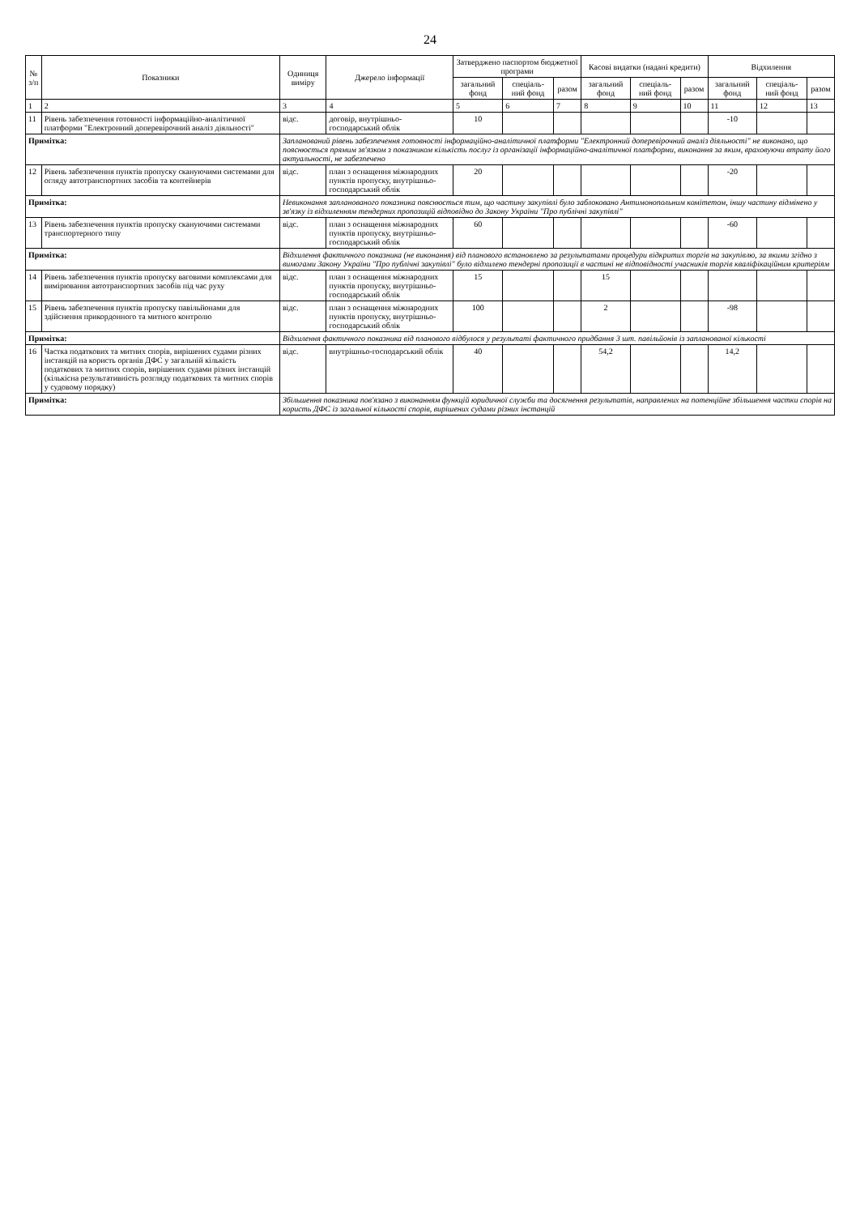24
| № з/п | Показники | Одиниця виміру | Джерело інформації | Затверджено паспортом бюджетної програми | | | Касові видатки (надані кредити) | | | Відхилення | | |
| --- | --- | --- | --- | --- | --- | --- | --- | --- | --- | --- | --- | --- |
| | | | | загальний фонд | спеціаль-ний фонд | разом | загальний фонд | спеціаль-ний фонд | разом | загальний фонд | спеціаль-ний фонд | разом |
| 1 | 2 | 3 | 4 | 5 | 6 | 7 | 8 | 9 | 10 | 11 | 12 | 13 |
| 11 | Рівень забезпечення готовності інформаційно-аналітичної платформи "Електронний доперевірочний аналіз діяльності" | відс. | договір, внутрішньо-господарський облік | 10 | | | | | | -10 | | |
| Примітка: | | Запланований рівень забезпечення готовності інформаційно-аналітичної платформи "Електронний доперевірочний аналіз діяльності" не виконано, що пояснюється прямим зв'язком з показником кількість послуг із організації інформаційно-аналітичної платформи, виконання за яким, враховуючи втрату його актуальності, не забезпечено | | | | | | | | | | |
| 12 | Рівень забезпечення пунктів пропуску скануючими системами для огляду автотранспортних засобів та контейнерів | відс. | план з оснащення міжнародних пунктів пропуску, внутрішньо-господарський облік | 20 | | | | | | -20 | | |
| Примітка: | | Невиконання запланованого показника пояснюється тим, що частину закупівлі було заблоковано Антимонопольним комітетом, іншу частину відмінено у зв'язку із відхиленням тендерних пропозицій відповідно до Закону України "Про публічні закупівлі" | | | | | | | | | | |
| 13 | Рівень забезпечення пунктів пропуску скануючими системами транспортерного типу | відс. | план з оснащення міжнародних пунктів пропуску, внутрішньо-господарський облік | 60 | | | | | | -60 | | |
| Примітка: | | Відхилення фактичного показника (не виконання) від планового встановлено за результатами процедури відкритих торгів на закупівлю, за якими згідно з вимогами Закону України "Про публічні закупівлі" було відхилено тендерні пропозиції в частині не відповідності учасників торгів кваліфікаційним критеріям | | | | | | | | | | |
| 14 | Рівень забезпечення пунктів пропуску ваговими комплексами для вимірювання автотранспортних засобів під час руху | відс. | план з оснащення міжнародних пунктів пропуску, внутрішньо-господарський облік | 15 | | | 15 | | | | | |
| 15 | Рівень забезпечення пунктів пропуску павільйонами для здійснення прикордонного та митного контролю | відс. | план з оснащення міжнародних пунктів пропуску, внутрішньо-господарський облік | 100 | | | 2 | | | -98 | | |
| Примітка: | | Відхилення фактичного показника від планового відбулося у результаті фактичного придбання 3 шт. павільйонів із запланованої кількості | | | | | | | | | | |
| 16 | Частка податкових та митних спорів, вирішених судами різних інстанцій на користь органів ДФС у загальній кількість податкових та митних спорів, вирішених судами різних інстанцій (кількісна результативність розгляду податкових та митних спорів у судовому порядку) | відс. | внутрішньо-господарський облік | 40 | | | 54,2 | | | 14,2 | | |
| Примітка: | | Збільшення показника пов'язано з виконанням функцій юридичної служби та досягнення результатів, направлених на потенційне збільшення частки спорів на користь ДФС із загальної кількості спорів, вирішених судами різних інстанцій | | | | | | | | | | |